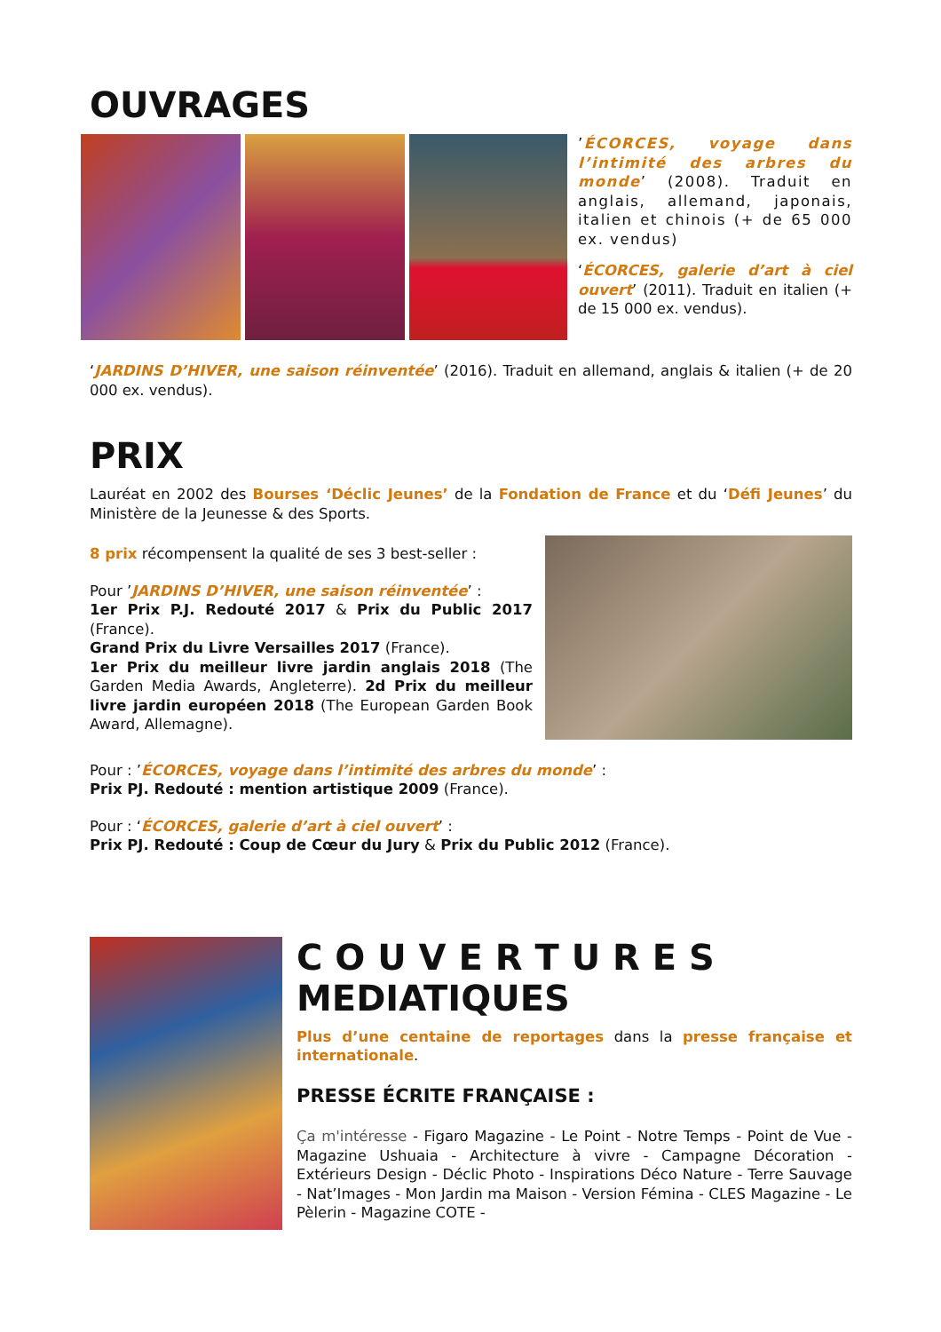OUVRAGES
’ÉCORCES, voyage dans l’intimité des arbres du monde’ (2008). Traduit en anglais, allemand, japonais, italien et chinois (+ de 65 000 ex. vendus)
‘ÉCORCES, galerie d’art à ciel ouvert’ (2011). Traduit en italien (+ de 15 000 ex. vendus).
‘JARDINS D’HIVER, une saison réinventée’ (2016). Traduit en allemand, anglais & italien (+ de 20 000 ex. vendus).
PRIX
Lauréat en 2002 des Bourses ‘Déclic Jeunes’ de la Fondation de France et du ‘Défi Jeunes’ du Ministère de la Jeunesse & des Sports.
8 prix récompensent la qualité de ses 3 best-seller :
Pour ’JARDINS D’HIVER, une saison réinventée’ :
1er Prix P.J. Redouté 2017 & Prix du Public 2017 (France).
Grand Prix du Livre Versailles 2017 (France).
1er Prix du meilleur livre jardin anglais 2018 (The Garden Media Awards, Angleterre). 2d Prix du meilleur livre jardin européen 2018 (The European Garden Book Award, Allemagne).
Pour : ’ÉCORCES, voyage dans l’intimité des arbres du monde’ :
Prix PJ. Redouté : mention artistique 2009 (France).
Pour : ‘ÉCORCES, galerie d’art à ciel ouvert’ :
Prix PJ. Redouté : Coup de Cœur du Jury & Prix du Public 2012 (France).
C O U V E R T U R E S
MEDIATIQUES
Plus d’une centaine de reportages dans la presse française et internationale.
PRESSE ÉCRITE FRANÇAISE :
Ça m'intéresse - Figaro Magazine - Le Point - Notre Temps - Point de Vue - Magazine Ushuaia - Architecture à vivre - Campagne Décoration - Extérieurs Design - Déclic Photo - Inspirations Déco Nature - Terre Sauvage - Nat’Images - Mon Jardin ma Maison - Version Fémina - CLES Magazine - Le Pèlerin - Magazine COTE -